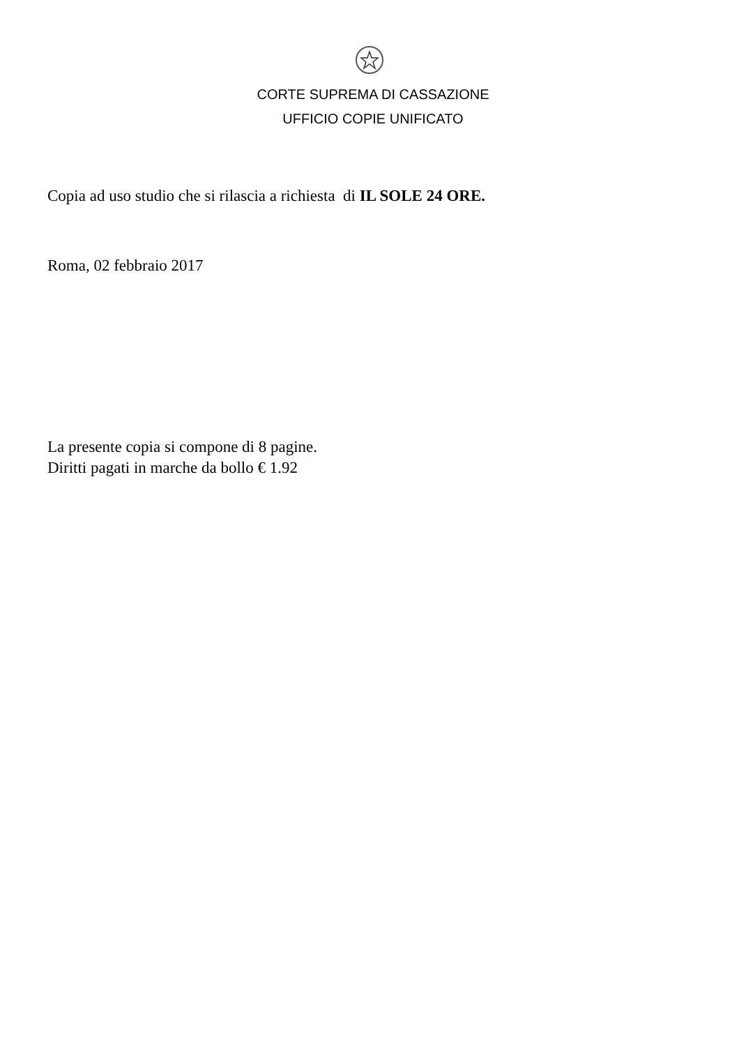CORTE SUPREMA DI CASSAZIONE
UFFICIO COPIE UNIFICATO
Copia ad uso studio che si rilascia a richiesta di IL SOLE 24 ORE.
Roma, 02 febbraio 2017
La presente copia si compone di 8 pagine.
Diritti pagati in marche da bollo € 1.92